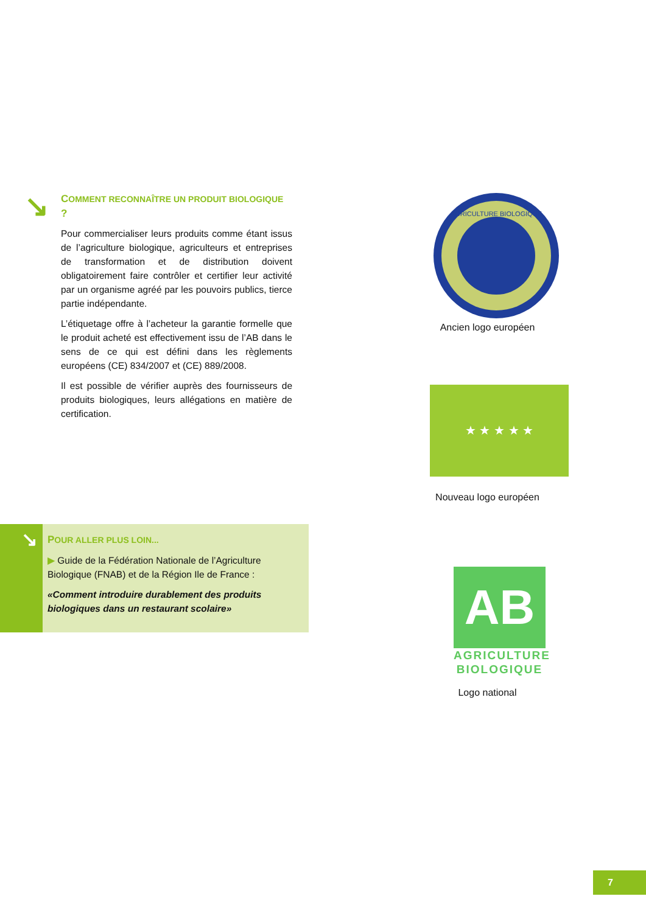↘
COMMENT RECONNAÎTRE UN PRODUIT BIOLOGIQUE ?
Pour commercialiser leurs produits comme étant issus de l’agriculture biologique, agriculteurs et entreprises de transformation et de distribution doivent obligatoirement faire contrôler et certifier leur activité par un organisme agréé par les pouvoirs publics, tierce partie indépendante.
L’étiquetage offre à l’acheteur la garantie formelle que le produit acheté est effectivement issu de l’AB dans le sens de ce qui est défini dans les règlements européens (CE) 834/2007 et (CE) 889/2008.
Il est possible de vérifier auprès des fournisseurs de produits biologiques, leurs allégations en matière de certification.
↘
POUR ALLER PLUS LOIN...
▶ Guide de la Fédération Nationale de l’Agriculture Biologique (FNAB) et de la Région Ile de France :
«Comment introduire durablement des produits biologiques dans un restaurant scolaire»
AGRICULTURE BIOLOGIQUE
Ancien logo européen
★ ★ ★ ★ ★
Nouveau logo européen
AB
AGRICULTURE BIOLOGIQUE
Logo national
7